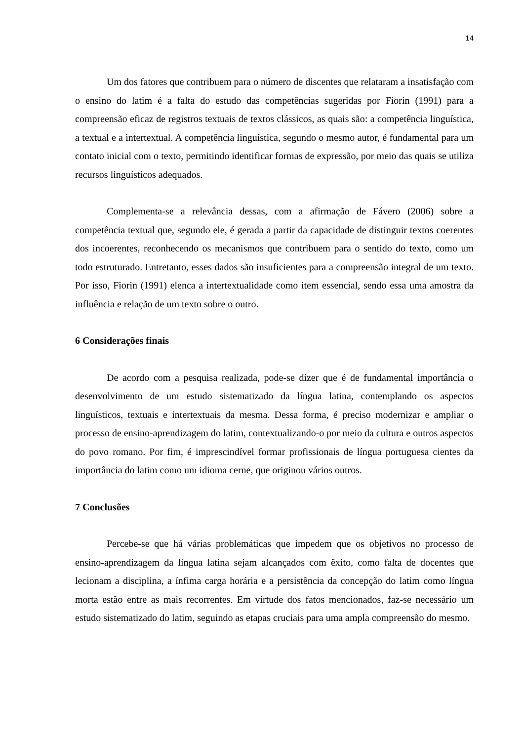14
Um dos fatores que contribuem para o número de discentes que relataram a insatisfação com o ensino do latim é a falta do estudo das competências sugeridas por Fiorin (1991) para a compreensão eficaz de registros textuais de textos clássicos, as quais são: a competência linguística, a textual e a intertextual. A competência linguística, segundo o mesmo autor, é fundamental para um contato inicial com o texto, permitindo identificar formas de expressão, por meio das quais se utiliza recursos linguísticos adequados.
Complementa-se a relevância dessas, com a afirmação de Fávero (2006) sobre a competência textual que, segundo ele, é gerada a partir da capacidade de distinguir textos coerentes dos incoerentes, reconhecendo os mecanismos que contribuem para o sentido do texto, como um todo estruturado. Entretanto, esses dados são insuficientes para a compreensão integral de um texto. Por isso, Fiorin (1991) elenca a intertextualidade como item essencial, sendo essa uma amostra da influência e relação de um texto sobre o outro.
6 Considerações finais
De acordo com a pesquisa realizada, pode-se dizer que é de fundamental importância o desenvolvimento de um estudo sistematizado da língua latina, contemplando os aspectos linguísticos, textuais e intertextuais da mesma. Dessa forma, é preciso modernizar e ampliar o processo de ensino-aprendizagem do latim, contextualizando-o por meio da cultura e outros aspectos do povo romano. Por fim, é imprescindível formar profissionais de língua portuguesa cientes da importância do latim como um idioma cerne, que originou vários outros.
7 Conclusões
Percebe-se que há várias problemáticas que impedem que os objetivos no processo de ensino-aprendizagem da língua latina sejam alcançados com êxito, como falta de docentes que lecionam a disciplina, a ínfima carga horária e a persistência da concepção do latim como língua morta estão entre as mais recorrentes. Em virtude dos fatos mencionados, faz-se necessário um estudo sistematizado do latim, seguindo as etapas cruciais para uma ampla compreensão do mesmo.